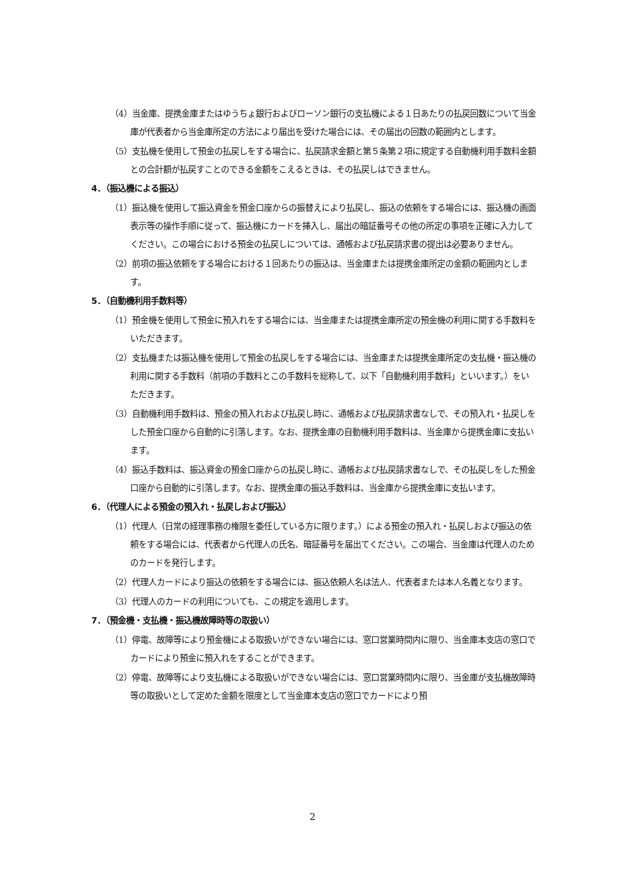（4）当金庫、提携金庫またはゆうちょ銀行およびローソン銀行の支払機による１日あたりの払戻回数について当金庫が代表者から当金庫所定の方法により届出を受けた場合には、その届出の回数の範囲内とします。
（5）支払機を使用して預金の払戻しをする場合に、払戻請求金額と第５条第２項に規定する自動機利用手数料金額との合計額が払戻すことのできる金額をこえるときは、その払戻しはできません。
4．（振込機による振込）
（1）振込機を使用して振込資金を預金口座からの振替えにより払戻し、振込の依頼をする場合には、振込機の画面表示等の操作手順に従って、振込機にカードを挿入し、届出の暗証番号その他の所定の事項を正確に入力してください。この場合における預金の払戻しについては、通帳および払戻請求書の提出は必要ありません。
（2）前項の振込依頼をする場合における１回あたりの振込は、当金庫または提携金庫所定の金額の範囲内とします。
5．（自動機利用手数料等）
（1）預金機を使用して預金に預入れをする場合には、当金庫または提携金庫所定の預金機の利用に関する手数料をいただきます。
（2）支払機または振込機を使用して預金の払戻しをする場合には、当金庫または提携金庫所定の支払機・振込機の利用に関する手数料（前項の手数料とこの手数料を総称して、以下「自動機利用手数料」といいます。）をいただきます。
（3）自動機利用手数料は、預金の預入れおよび払戻し時に、通帳および払戻請求書なしで、その預入れ・払戻しをした預金口座から自動的に引落します。なお、提携金庫の自動機利用手数料は、当金庫から提携金庫に支払います。
（4）振込手数料は、振込資金の預金口座からの払戻し時に、通帳および払戻請求書なしで、その払戻しをした預金口座から自動的に引落します。なお、提携金庫の振込手数料は、当金庫から提携金庫に支払います。
6．（代理人による預金の預入れ・払戻しおよび振込）
（1）代理人（日常の経理事務の権限を委任している方に限ります。）による預金の預入れ・払戻しおよび振込の依頼をする場合には、代表者から代理人の氏名、暗証番号を届出てください。この場合、当金庫は代理人のためのカードを発行します。
（2）代理人カードにより振込の依頼をする場合には、振込依頼人名は法人、代表者または本人名義となります。
（3）代理人のカードの利用についても、この規定を適用します。
7．（預金機・支払機・振込機故障時等の取扱い）
（1）停電、故障等により預金機による取扱いができない場合には、窓口営業時間内に限り、当金庫本支店の窓口でカードにより預金に預入れをすることができます。
（2）停電、故障等により支払機による取扱いができない場合には、窓口営業時間内に限り、当金庫が支払機故障時等の取扱いとして定めた金額を限度として当金庫本支店の窓口でカードにより預
2